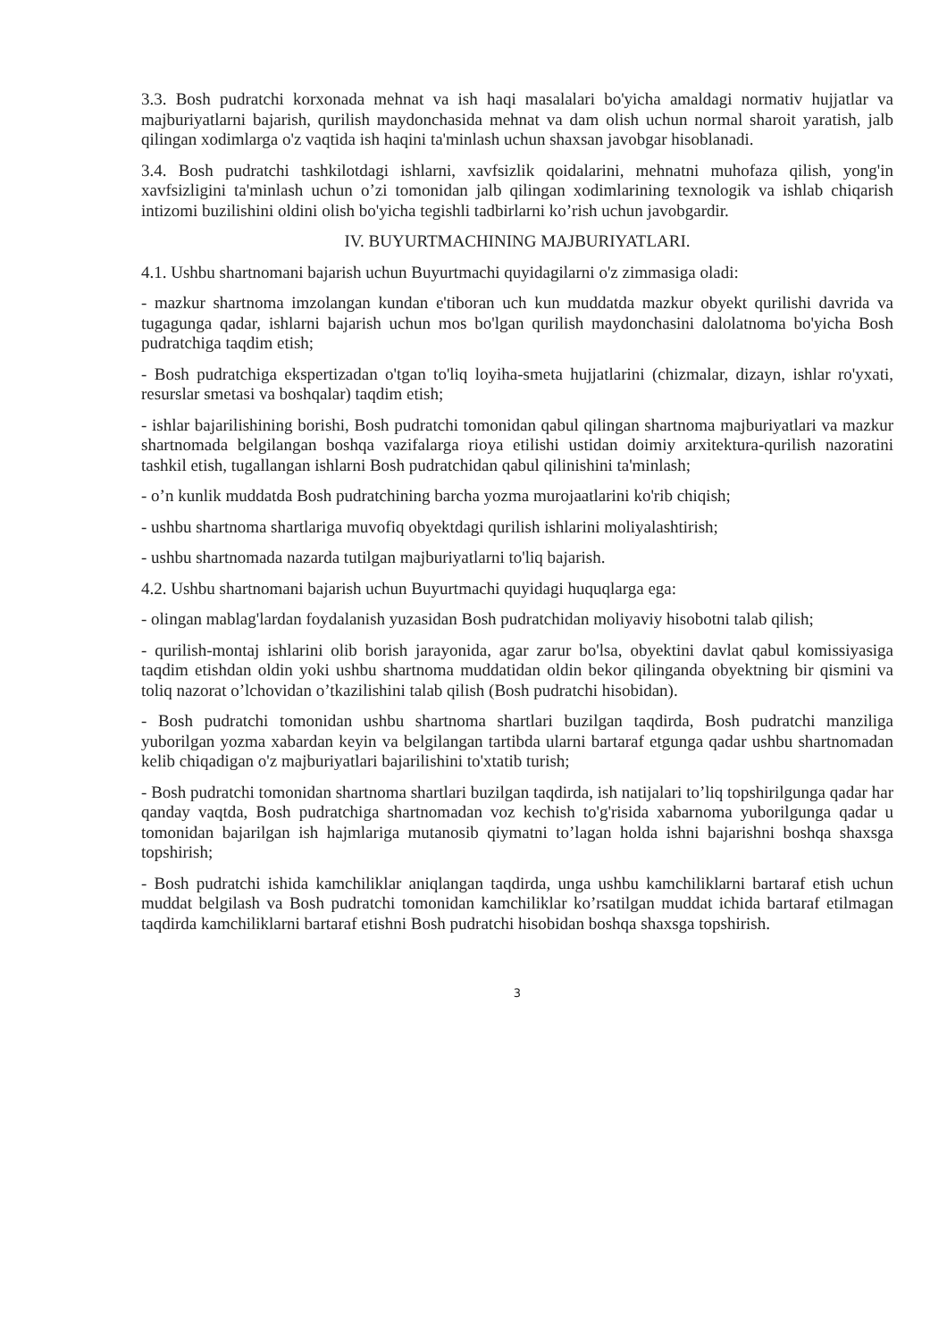3.3. Bosh pudratchi korxonada mehnat va ish haqi masalalari bo'yicha amaldagi normativ hujjatlar va majburiyatlarni bajarish, qurilish maydonchasida mehnat va dam olish uchun normal sharoit yaratish, jalb qilingan xodimlarga o'z vaqtida ish haqini ta'minlash uchun shaxsan javobgar hisoblanadi.
3.4. Bosh pudratchi tashkilotdagi ishlarni, xavfsizlik qoidalarini, mehnatni muhofaza qilish, yong'in xavfsizligini ta'minlash uchun o’zi tomonidan jalb qilingan xodimlarining texnologik va ishlab chiqarish intizomi buzilishini oldini olish bo'yicha tegishli tadbirlarni ko’rish uchun javobgardir.
IV. BUYURTMACHINING MAJBURIYATLARI.
4.1. Ushbu shartnomani bajarish uchun Buyurtmachi quyidagilarni o'z zimmasiga oladi:
- mazkur shartnoma imzolangan kundan e'tiboran uch kun muddatda mazkur obyekt qurilishi davrida va tugagunga qadar, ishlarni bajarish uchun mos bo'lgan qurilish maydonchasini dalolatnoma bo'yicha Bosh pudratchiga taqdim etish;
- Bosh pudratchiga ekspertizadan o'tgan to'liq loyiha-smeta hujjatlarini (chizmalar, dizayn, ishlar ro'yxati, resurslar smetasi va boshqalar) taqdim etish;
- ishlar bajarilishining borishi, Bosh pudratchi tomonidan qabul qilingan shartnoma majburiyatlari va mazkur shartnomada belgilangan boshqa vazifalarga rioya etilishi ustidan doimiy arxitektura-qurilish nazoratini tashkil etish, tugallangan ishlarni Bosh pudratchidan qabul qilinishini ta'minlash;
- o’n kunlik muddatda Bosh pudratchining barcha yozma murojaatlarini ko'rib chiqish;
- ushbu shartnoma shartlariga muvofiq obyektdagi qurilish ishlarini moliyalashtirish;
- ushbu shartnomada nazarda tutilgan majburiyatlarni to'liq bajarish.
4.2. Ushbu shartnomani bajarish uchun Buyurtmachi quyidagi huquqlarga ega:
- olingan mablag'lardan foydalanish yuzasidan Bosh pudratchidan moliyaviy hisobotni talab qilish;
- qurilish-montaj ishlarini olib borish jarayonida, agar zarur bo'lsa, obyektini davlat qabul komissiyasiga taqdim etishdan oldin yoki ushbu shartnoma muddatidan oldin bekor qilinganda obyektning bir qismini va toliq nazorat o’lchovidan o’tkazilishini talab qilish (Bosh pudratchi hisobidan).
- Bosh pudratchi tomonidan ushbu shartnoma shartlari buzilgan taqdirda, Bosh pudratchi manziliga yuborilgan yozma xabardan keyin va belgilangan tartibda ularni bartaraf etgunga qadar ushbu shartnomadan kelib chiqadigan o'z majburiyatlari bajarilishini to'xtatib turish;
- Bosh pudratchi tomonidan shartnoma shartlari buzilgan taqdirda, ish natijalari to’liq topshirilgunga qadar har qanday vaqtda, Bosh pudratchiga shartnomadan voz kechish to'g'risida xabarnoma yuborilgunga qadar u tomonidan bajarilgan ish hajmlariga mutanosib qiymatni to’lagan holda ishni bajarishni boshqa shaxsga topshirish;
- Bosh pudratchi ishida kamchiliklar aniqlangan taqdirda, unga ushbu kamchiliklarni bartaraf etish uchun muddat belgilash va Bosh pudratchi tomonidan kamchiliklar ko’rsatilgan muddat ichida bartaraf etilmagan taqdirda kamchiliklarni bartaraf etishni Bosh pudratchi hisobidan boshqa shaxsga topshirish.
3